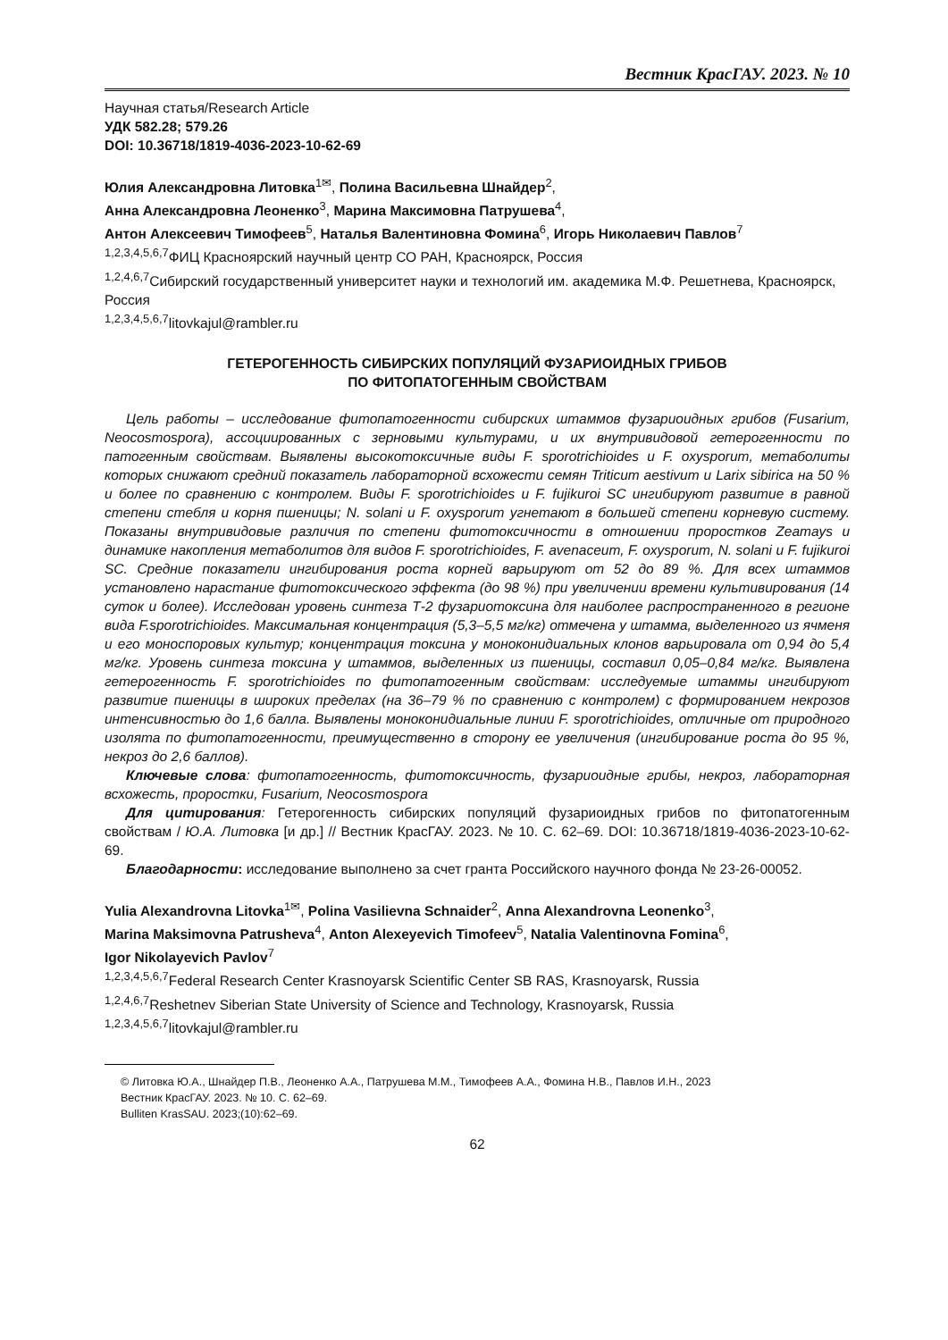Вестник КрасГАУ. 2023. № 10
Научная статья/Research Article
УДК 582.28; 579.26
DOI: 10.36718/1819-4036-2023-10-62-69
Юлия Александровна Литовка<sup>1✉</sup>, Полина Васильевна Шнайдер<sup>2</sup>,
Анна Александровна Леоненко<sup>3</sup>, Марина Максимовна Патрушева<sup>4</sup>,
Антон Алексеевич Тимофеев<sup>5</sup>, Наталья Валентиновна Фомина<sup>6</sup>, Игорь Николаевич Павлов<sup>7</sup>
<sup>1,2,3,4,5,6,7</sup>ФИЦ Красноярский научный центр СО РАН, Красноярск, Россия
<sup>1,2,4,6,7</sup>Сибирский государственный университет науки и технологий им. академика М.Ф. Решетнева, Красноярск, Россия
<sup>1,2,3,4,5,6,7</sup>litovkajul@rambler.ru
ГЕТЕРОГЕННОСТЬ СИБИРСКИХ ПОПУЛЯЦИЙ ФУЗАРИОИДНЫХ ГРИБОВ
ПО ФИТОПАТОГЕННЫМ СВОЙСТВАМ
Цель работы – исследование фитопатогенности сибирских штаммов фузариоидных грибов (Fusarium, Neocosmospora), ассоциированных с зерновыми культурами, и их внутривидовой гетерогенности по патогенным свойствам. Выявлены высокотоксичные виды F. sporotrichioides и F. oxysporum, метаболиты которых снижают средний показатель лабораторной всхожести семян Triticum aestivum и Larix sibirica на 50 % и более по сравнению с контролем. Виды F. sporotrichioides и F. fujikuroi SC ингибируют развитие в равной степени стебля и корня пшеницы; N. solani и F. oxysporum угнетают в большей степени корневую систему. Показаны внутривидовые различия по степени фитотоксичности в отношении проростков Zeamays и динамике накопления метаболитов для видов F. sporotrichioides, F. avenaceum, F. oxysporum, N. solani и F. fujikuroi SC. Средние показатели ингибирования роста корней варьируют от 52 до 89 %. Для всех штаммов установлено нарастание фитотоксического эффекта (до 98 %) при увеличении времени культивирования (14 суток и более). Исследован уровень синтеза Т-2 фузариотоксина для наиболее распространенного в регионе вида F.sporotrichioides. Максимальная концентрация (5,3–5,5 мг/кг) отмечена у штамма, выделенного из ячменя и его моноспоровых культур; концентрация токсина у моноконидиальных клонов варьировала от 0,94 до 5,4 мг/кг. Уровень синтеза токсина у штаммов, выделенных из пшеницы, составил 0,05–0,84 мг/кг. Выявлена гетерогенность F. sporotrichioides по фитопатогенным свойствам: исследуемые штаммы ингибируют развитие пшеницы в широких пределах (на 36–79 % по сравнению с контролем) с формированием некрозов интенсивностью до 1,6 балла. Выявлены моноконидиальные линии F. sporotrichioides, отличные от природного изолята по фитопатогенности, преимущественно в сторону ее увеличения (ингибирование роста до 95 %, некроз до 2,6 баллов).
Ключевые слова: фитопатогенность, фитотоксичность, фузариоидные грибы, некроз, лабораторная всхожесть, проростки, Fusarium, Neocosmospora
Для цитирования: Гетерогенность сибирских популяций фузариоидных грибов по фитопатогенным свойствам / Ю.А. Литовка [и др.] // Вестник КрасГАУ. 2023. № 10. С. 62–69. DOI: 10.36718/1819-4036-2023-10-62-69.
Благодарности: исследование выполнено за счет гранта Российского научного фонда № 23-26-00052.
Yulia Alexandrovna Litovka<sup>1✉</sup>, Polina Vasilievna Schnaider<sup>2</sup>, Anna Alexandrovna Leonenko<sup>3</sup>,
Marina Maksimovna Patrusheva<sup>4</sup>, Anton Alexeyevich Timofeev<sup>5</sup>, Natalia Valentinovna Fomina<sup>6</sup>,
Igor Nikolayevich Pavlov<sup>7</sup>
<sup>1,2,3,4,5,6,7</sup>Federal Research Center Krasnoyarsk Scientific Center SB RAS, Krasnoyarsk, Russia
<sup>1,2,4,6,7</sup>Reshetnev Siberian State University of Science and Technology, Krasnoyarsk, Russia
<sup>1,2,3,4,5,6,7</sup>litovkajul@rambler.ru
© Литовка Ю.А., Шнайдер П.В., Леоненко А.А., Патрушева М.М., Тимофеев А.А., Фомина Н.В., Павлов И.Н., 2023
Вестник КрасГАУ. 2023. № 10. С. 62–69.
Bulliten KrasSAU. 2023;(10):62–69.
62